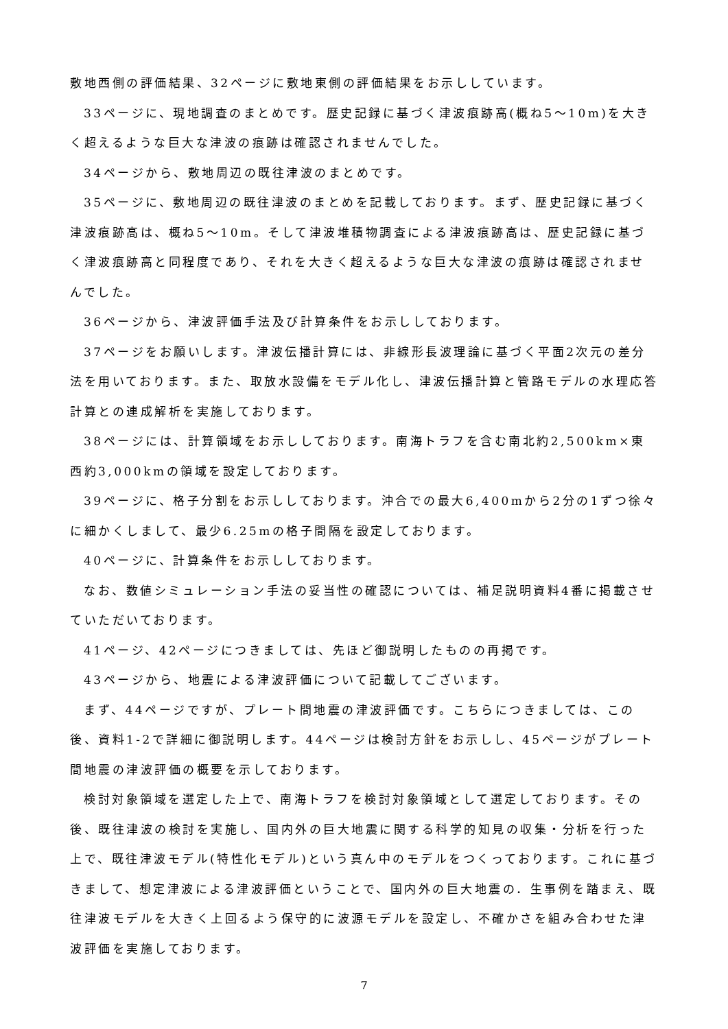敷地西側の評価結果、32ページに敷地東側の評価結果をお示ししています。
33ページに、現地調査のまとめです。歴史記録に基づく津波痕跡高(概ね5～10m)を大きく超えるような巨大な津波の痕跡は確認されませんでした。
34ページから、敷地周辺の既往津波のまとめです。
35ページに、敷地周辺の既往津波のまとめを記載しております。まず、歴史記録に基づく津波痕跡高は、概ね5～10m。そして津波堆積物調査による津波痕跡高は、歴史記録に基づく津波痕跡高と同程度であり、それを大きく超えるような巨大な津波の痕跡は確認されませんでした。
36ページから、津波評価手法及び計算条件をお示ししております。
37ページをお願いします。津波伝播計算には、非線形長波理論に基づく平面2次元の差分法を用いております。また、取放水設備をモデル化し、津波伝播計算と管路モデルの水理応答計算との連成解析を実施しております。
38ページには、計算領域をお示ししております。南海トラフを含む南北約2,500km×東西約3,000kmの領域を設定しております。
39ページに、格子分割をお示ししております。沖合での最大6,400mから2分の1ずつ徐々に細かくしまして、最少6.25mの格子間隔を設定しております。
40ページに、計算条件をお示ししております。
なお、数値シミュレーション手法の妥当性の確認については、補足説明資料4番に掲載させていただいております。
41ページ、42ページにつきましては、先ほど御説明したものの再掲です。
43ページから、地震による津波評価について記載してございます。
まず、44ページですが、プレート間地震の津波評価です。こちらにつきましては、この後、資料1-2で詳細に御説明します。44ページは検討方針をお示しし、45ページがプレート間地震の津波評価の概要を示しております。
検討対象領域を選定した上で、南海トラフを検討対象領域として選定しております。その後、既往津波の検討を実施し、国内外の巨大地震に関する科学的知見の収集・分析を行った上で、既往津波モデル(特性化モデル)という真ん中のモデルをつくっております。これに基づきまして、想定津波による津波評価ということで、国内外の巨大地震の．生事例を踏まえ、既往津波モデルを大きく上回るよう保守的に波源モデルを設定し、不確かさを組み合わせた津波評価を実施しております。
7